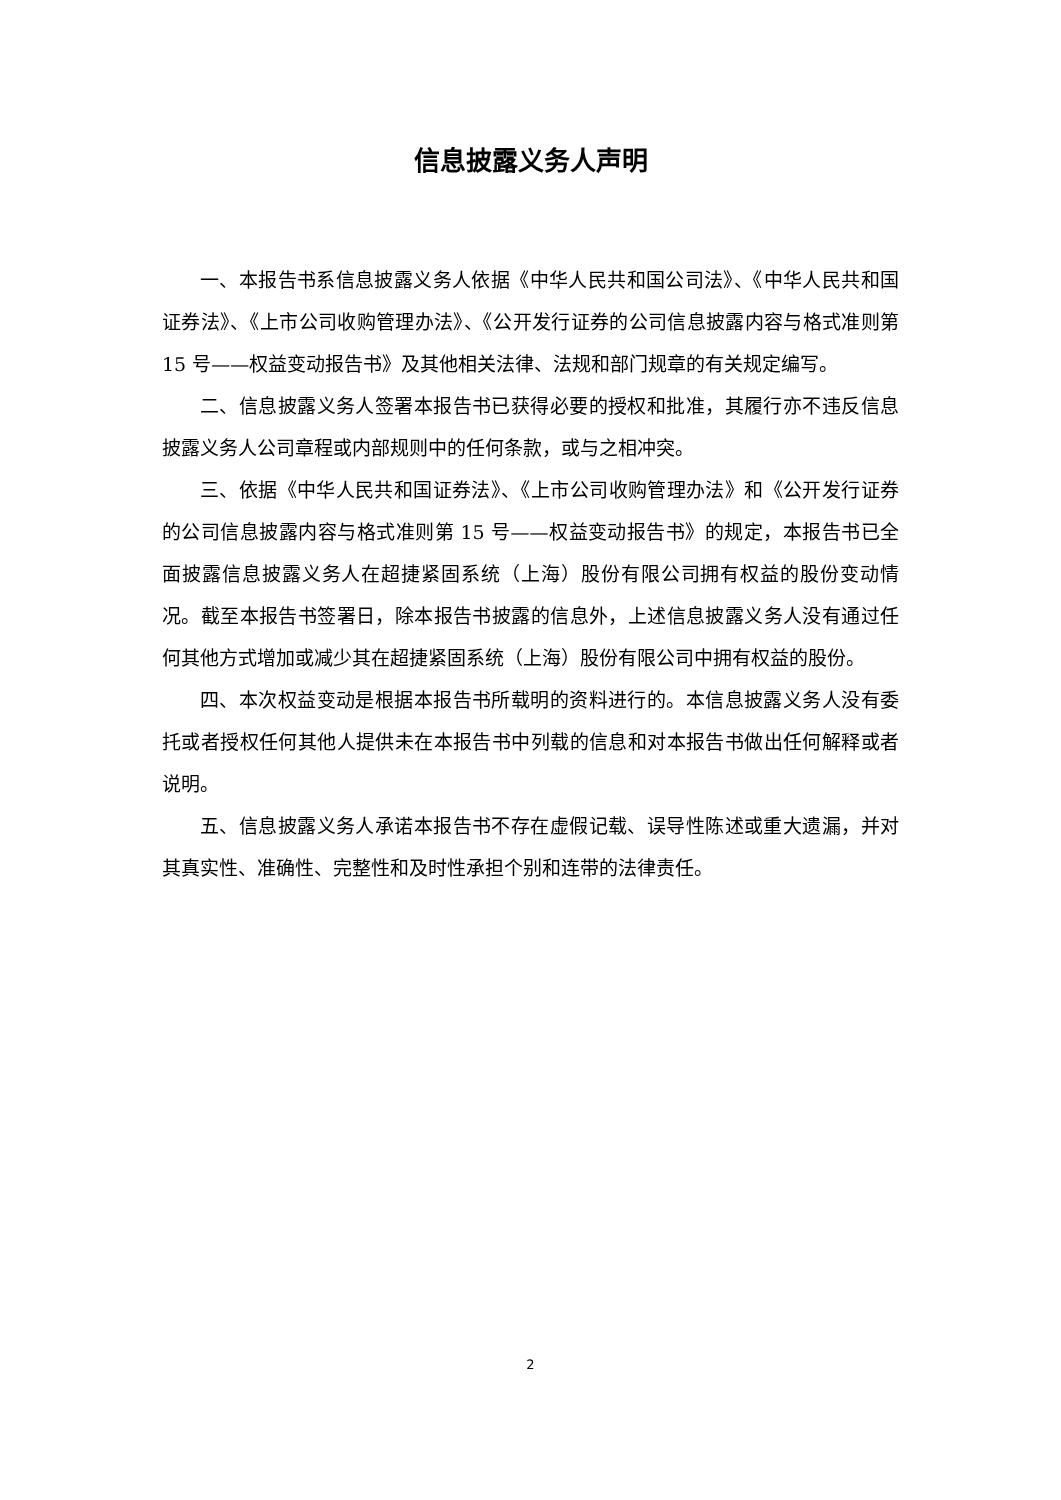信息披露义务人声明
一、本报告书系信息披露义务人依据《中华人民共和国公司法》、《中华人民共和国证券法》、《上市公司收购管理办法》、《公开发行证券的公司信息披露内容与格式准则第 15 号——权益变动报告书》及其他相关法律、法规和部门规章的有关规定编写。
二、信息披露义务人签署本报告书已获得必要的授权和批准，其履行亦不违反信息披露义务人公司章程或内部规则中的任何条款，或与之相冲突。
三、依据《中华人民共和国证券法》、《上市公司收购管理办法》和《公开发行证券的公司信息披露内容与格式准则第 15 号——权益变动报告书》的规定，本报告书已全面披露信息披露义务人在超捷紧固系统（上海）股份有限公司拥有权益的股份变动情况。截至本报告书签署日，除本报告书披露的信息外，上述信息披露义务人没有通过任何其他方式增加或减少其在超捷紧固系统（上海）股份有限公司中拥有权益的股份。
四、本次权益变动是根据本报告书所载明的资料进行的。本信息披露义务人没有委托或者授权任何其他人提供未在本报告书中列载的信息和对本报告书做出任何解释或者说明。
五、信息披露义务人承诺本报告书不存在虚假记载、误导性陈述或重大遗漏，并对其真实性、准确性、完整性和及时性承担个别和连带的法律责任。
2